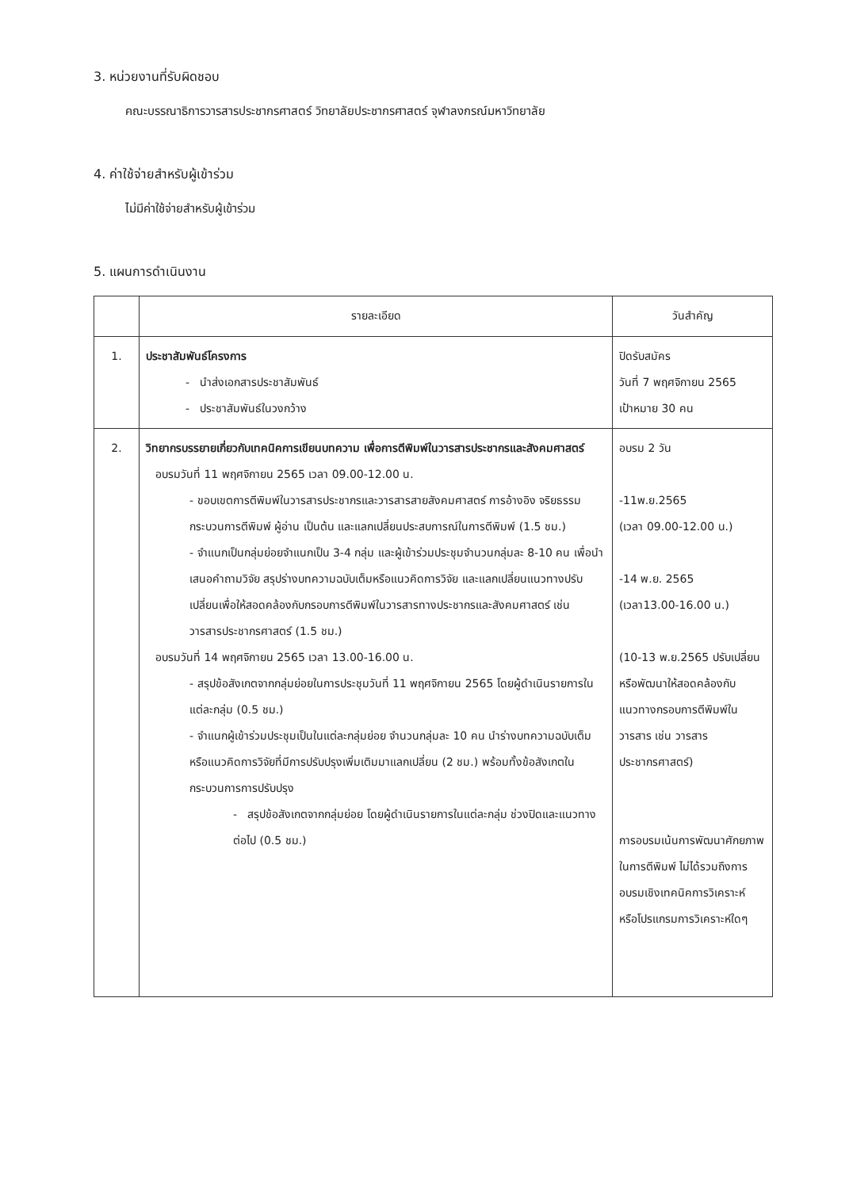3. หน่วยงานที่รับผิดชอบ
คณะบรรณาธิการวารสารประชากรศาสตร์ วิทยาลัยประชากรศาสตร์ จุฬาลงกรณ์มหาวิทยาลัย
4. ค่าใช้จ่ายสำหรับผู้เข้าร่วม
ไม่มีค่าใช้จ่ายสำหรับผู้เข้าร่วม
5. แผนการดำเนินงาน
| | รายละเอียด | วันสำคัญ |
| --- | --- | --- |
| 1. | ประชาสัมพันธ์โครงการ - นำส่งเอกสารประชาสัมพันธ์ - ประชาสัมพันธ์ในวงกว้าง | ปิดรับสมัคร วันที่ 7 พฤศจิกายน 2565 เป้าหมาย 30 คน |
| 2. | วิทยากรบรรยายเกี่ยวกับเทคนิคการเขียนบทความ เพื่อการตีพิมพ์ในวารสารประชากรและสังคมศาสตร์ อบรมวันที่ 11 พฤศจิกายน 2565 เวลา 09.00-12.00 น. - ขอบเขตการตีพิมพ์ในวารสารประชากรและวารสารสายสังคมศาสตร์ การอ้างอิง จริยธรรม กระบวนการตีพิมพ์ ผู้อ่าน เป็นต้น และแลกเปลี่ยนประสบการณ์ในการตีพิมพ์ (1.5 ชม.) - จำแนกเป็นกลุ่มย่อยจำแนกเป็น 3-4 กลุ่ม และผู้เข้าร่วมประชุมจำนวนกลุ่มละ 8-10 คน เพื่อนำเสนอคำถามวิจัย สรุปร่างบทความฉบับเต็มหรือแนวคิดการวิจัย และแลกเปลี่ยนแนวทางปรับเปลี่ยนเพื่อให้สอดคล้องกับกรอบการตีพิมพ์ในวารสารทางประชากรและสังคมศาสตร์ เช่น วารสารประชากรศาสตร์ (1.5 ชม.) อบรมวันที่ 14 พฤศจิกายน 2565 เวลา 13.00-16.00 น. - สรุปข้อสังเกตจากกลุ่มย่อยในการประชุมวันที่ 11 พฤศจิกายน 2565 โดยผู้ดำเนินรายการในแต่ละกลุ่ม (0.5 ชม.) - จำแนกผู้เข้าร่วมประชุมเป็นในแต่ละกลุ่มย่อย จำนวนกลุ่มละ 10 คน นำร่างบทความฉบับเต็มหรือแนวคิดการวิจัยที่มีการปรับปรุงเพิ่มเติมมาแลกเปลี่ยน (2 ชม.) พร้อมทั้งข้อสังเกตในกระบวนการการปรับปรุง - สรุปข้อสังเกตจากกลุ่มย่อย โดยผู้ดำเนินรายการในแต่ละกลุ่ม ช่วงปิดและแนวทางต่อไป (0.5 ชม.) | อบรม 2 วัน -11พ.ย.2565 (เวลา 09.00-12.00 น.) -14 พ.ย. 2565 (เวลา13.00-16.00 น.) (10-13 พ.ย.2565 ปรับเปลี่ยนหรือพัฒนาให้สอดคล้องกับแนวทางกรอบการตีพิมพ์ในวารสาร เช่น วารสารประชากรศาสตร์) การอบรมเน้นการพัฒนาศักยภาพในการตีพิมพ์ ไม่ได้รวมถึงการอบรมเชิงเทคนิคการวิเคราะห์ หรือโปรแกรมการวิเคราะห์ใดๆ |